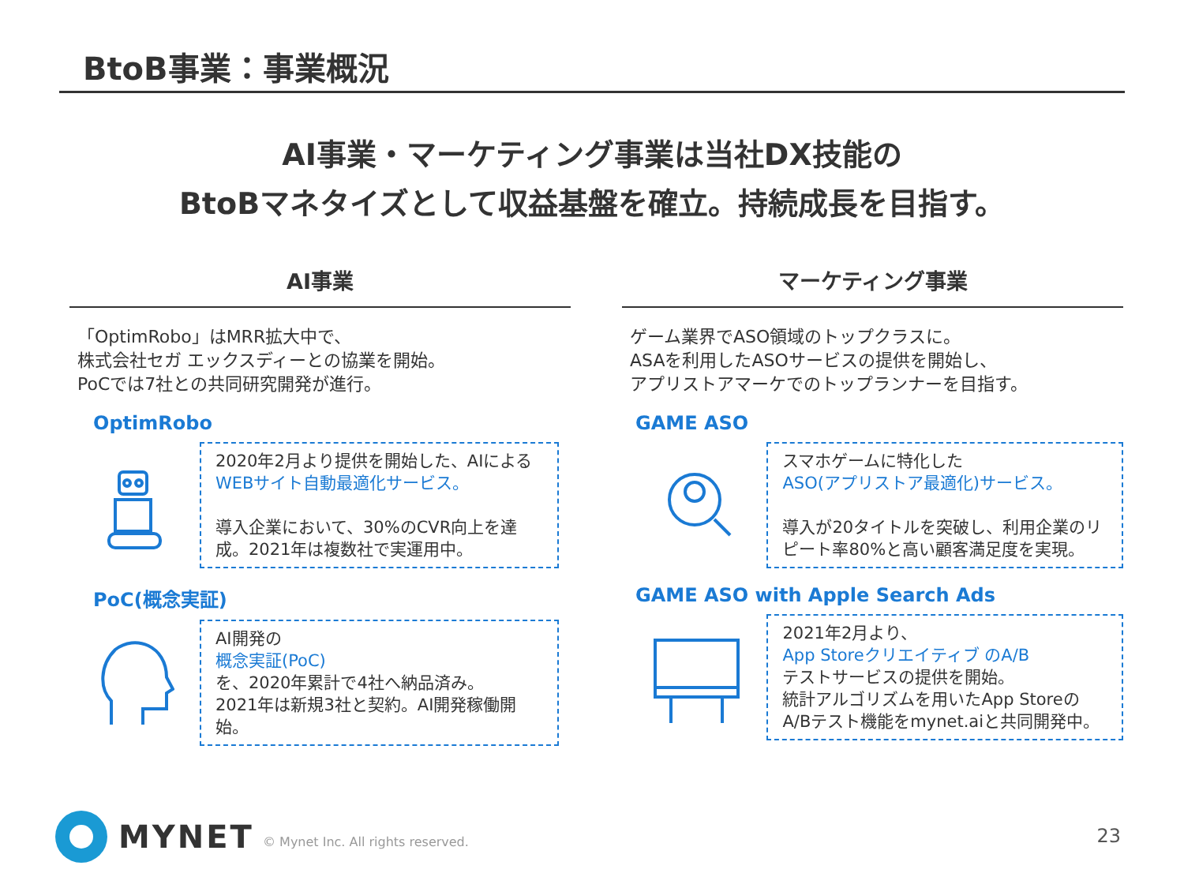BtoB事業：事業概況
AI事業・マーケティング事業は当社DX技能の
BtoBマネタイズとして収益基盤を確立。持続成長を目指す。
AI事業
「OptimRobo」はMRR拡大中で、
株式会社セガ エックスディーとの協業を開始。
PoCでは7社との共同研究開発が進行。
OptimRobo
2020年2月より提供を開始した、AIによる
WEBサイト自動最適化サービス。
導入企業において、30%のCVR向上を達成。2021年は複数社で実運用中。
PoC(概念実証)
AI開発の
概念実証(PoC)
を、2020年累計で4社へ納品済み。
2021年は新規3社と契約。AI開発稼働開始。
マーケティング事業
ゲーム業界でASO領域のトップクラスに。
ASAを利用したASOサービスの提供を開始し、
アプリストアマーケでのトップランナーを目指す。
GAME ASO
スマホゲームに特化した
ASO(アプリストア最適化)サービス。
導入が20タイトルを突破し、利用企業のリピート率80%と高い顧客満足度を実現。
GAME ASO with Apple Search Ads
2021年2月より、
App Storeクリエイティブ のA/B
テストサービスの提供を開始。
統計アルゴリズムを用いたApp StoreのA/Bテスト機能をmynet.aiと共同開発中。
MYNET
© Mynet Inc. All rights reserved.
23